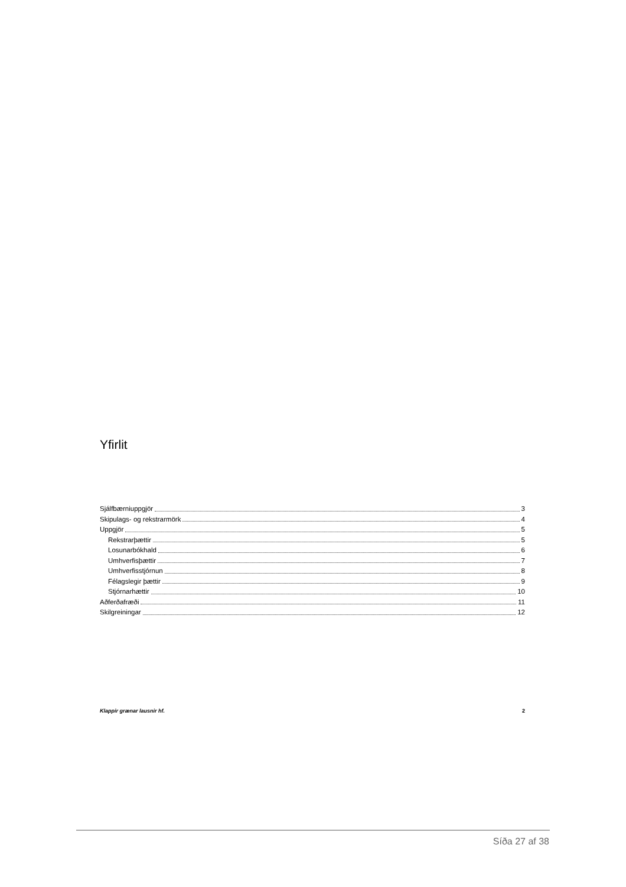Yfirlit
Sjálfbærniuppgjör 3
Skipulags- og rekstrarmörk 4
Uppgjör 5
Rekstrarþættir 5
Losunarbókhald 6
Umhverfisþættir 7
Umhverfisstjórnun 8
Félagslegir þættir 9
Stjórnarhættir 10
Aðferðafræði 11
Skilgreiningar 12
Klappir grænar lausnir hf. 2
Síða 27 af 38